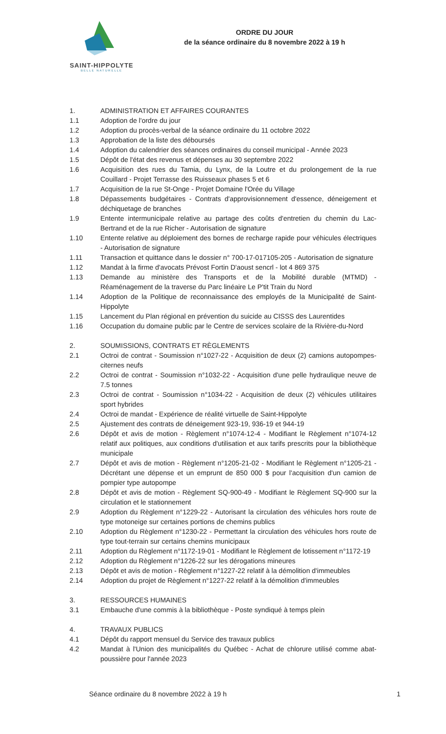SAINT-HIPPOLYTE
BELLE NATURELLE
ORDRE DU JOUR
de la séance ordinaire du 8 novembre 2022 à 19 h
1. ADMINISTRATION ET AFFAIRES COURANTES
1.1 Adoption de l'ordre du jour
1.2 Adoption du procès-verbal de la séance ordinaire du 11 octobre 2022
1.3 Approbation de la liste des déboursés
1.4 Adoption du calendrier des séances ordinaires du conseil municipal - Année 2023
1.5 Dépôt de l'état des revenus et dépenses au 30 septembre 2022
1.6 Acquisition des rues du Tamia, du Lynx, de la Loutre et du prolongement de la rue Couillard - Projet Terrasse des Ruisseaux phases 5 et 6
1.7 Acquisition de la rue St-Onge - Projet Domaine l'Orée du Village
1.8 Dépassements budgétaires - Contrats d'approvisionnement d'essence, déneigement et déchiquetage de branches
1.9 Entente intermunicipale relative au partage des coûts d'entretien du chemin du Lac-Bertrand et de la rue Richer - Autorisation de signature
1.10 Entente relative au déploiement des bornes de recharge rapide pour véhicules électriques - Autorisation de signature
1.11 Transaction et quittance dans le dossier n° 700-17-017105-205 - Autorisation de signature
1.12 Mandat à la firme d'avocats Prévost Fortin D'aoust sencrl - lot 4 869 375
1.13 Demande au ministère des Transports et de la Mobilité durable (MTMD) - Réaménagement de la traverse du Parc linéaire Le P'tit Train du Nord
1.14 Adoption de la Politique de reconnaissance des employés de la Municipalité de Saint-Hippolyte
1.15 Lancement du Plan régional en prévention du suicide au CISSS des Laurentides
1.16 Occupation du domaine public par le Centre de services scolaire de la Rivière-du-Nord
2. SOUMISSIONS, CONTRATS ET RÈGLEMENTS
2.1 Octroi de contrat - Soumission n°1027-22 - Acquisition de deux (2) camions autopompes-citernes neufs
2.2 Octroi de contrat - Soumission n°1032-22 - Acquisition d'une pelle hydraulique neuve de 7.5 tonnes
2.3 Octroi de contrat - Soumission n°1034-22 - Acquisition de deux (2) véhicules utilitaires sport hybrides
2.4 Octroi de mandat - Expérience de réalité virtuelle de Saint-Hippolyte
2.5 Ajustement des contrats de déneigement 923-19, 936-19 et 944-19
2.6 Dépôt et avis de motion - Règlement n°1074-12-4 - Modifiant le Règlement n°1074-12 relatif aux politiques, aux conditions d'utilisation et aux tarifs prescrits pour la bibliothèque municipale
2.7 Dépôt et avis de motion - Règlement n°1205-21-02 - Modifiant le Règlement n°1205-21 - Décrétant une dépense et un emprunt de 850 000 $ pour l'acquisition d'un camion de pompier type autopompe
2.8 Dépôt et avis de motion - Règlement SQ-900-49 - Modifiant le Règlement SQ-900 sur la circulation et le stationnement
2.9 Adoption du Règlement n°1229-22 - Autorisant la circulation des véhicules hors route de type motoneige sur certaines portions de chemins publics
2.10 Adoption du Règlement n°1230-22 - Permettant la circulation des véhicules hors route de type tout-terrain sur certains chemins municipaux
2.11 Adoption du Règlement n°1172-19-01 - Modifiant le Règlement de lotissement n°1172-19
2.12 Adoption du Règlement n°1226-22 sur les dérogations mineures
2.13 Dépôt et avis de motion - Règlement n°1227-22 relatif à la démolition d'immeubles
2.14 Adoption du projet de Règlement n°1227-22 relatif à la démolition d'immeubles
3. RESSOURCES HUMAINES
3.1 Embauche d'une commis à la bibliothèque - Poste syndiqué à temps plein
4. TRAVAUX PUBLICS
4.1 Dépôt du rapport mensuel du Service des travaux publics
4.2 Mandat à l'Union des municipalités du Québec - Achat de chlorure utilisé comme abat-poussière pour l'année 2023
Séance ordinaire du 8 novembre 2022 à 19 h 1